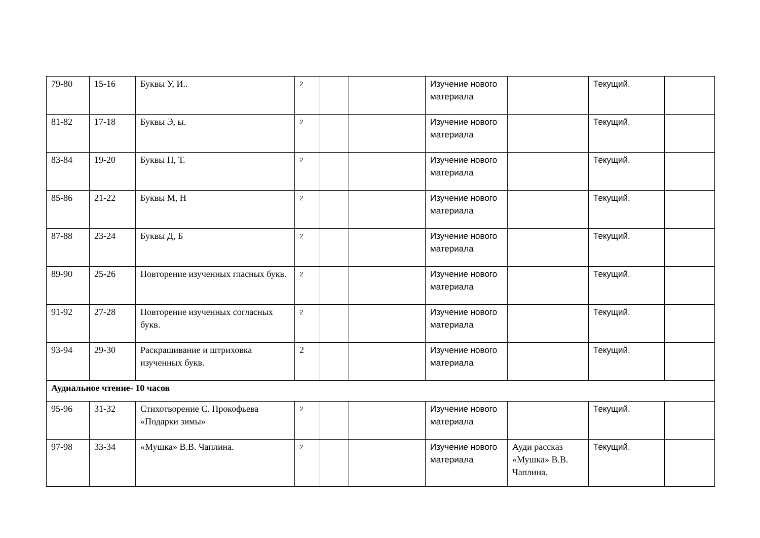| 79-80 | 15-16 | Буквы У, И.. | 2 | | | Изучение нового материала | | Текущий. | |
| 81-82 | 17-18 | Буквы Э, ы. | 2 | | | Изучение нового материала | | Текущий. | |
| 83-84 | 19-20 | Буквы П, Т. | 2 | | | Изучение нового материала | | Текущий. | |
| 85-86 | 21-22 | Буквы М, Н | 2 | | | Изучение нового материала | | Текущий. | |
| 87-88 | 23-24 | Буквы Д, Б | 2 | | | Изучение нового материала | | Текущий. | |
| 89-90 | 25-26 | Повторение изученных гласных букв. | 2 | | | Изучение нового материала | | Текущий. | |
| 91-92 | 27-28 | Повторение изученных согласных букв. | 2 | | | Изучение нового материала | | Текущий. | |
| 93-94 | 29-30 | Раскрашивание и штриховка изученных букв. | 2 | | | Изучение нового материала | | Текущий. | |
| Аудиальное чтение- 10 часов | | | | | | | | | |
| 95-96 | 31-32 | Стихотворение С. Прокофьева «Подарки зимы» | 2 | | | Изучение нового материала | | Текущий. | |
| 97-98 | 33-34 | «Мушка» В.В. Чаплина. | 2 | | | Изучение нового материала | Ауди рассказ «Мушка» В.В. Чаплина. | Текущий. | |